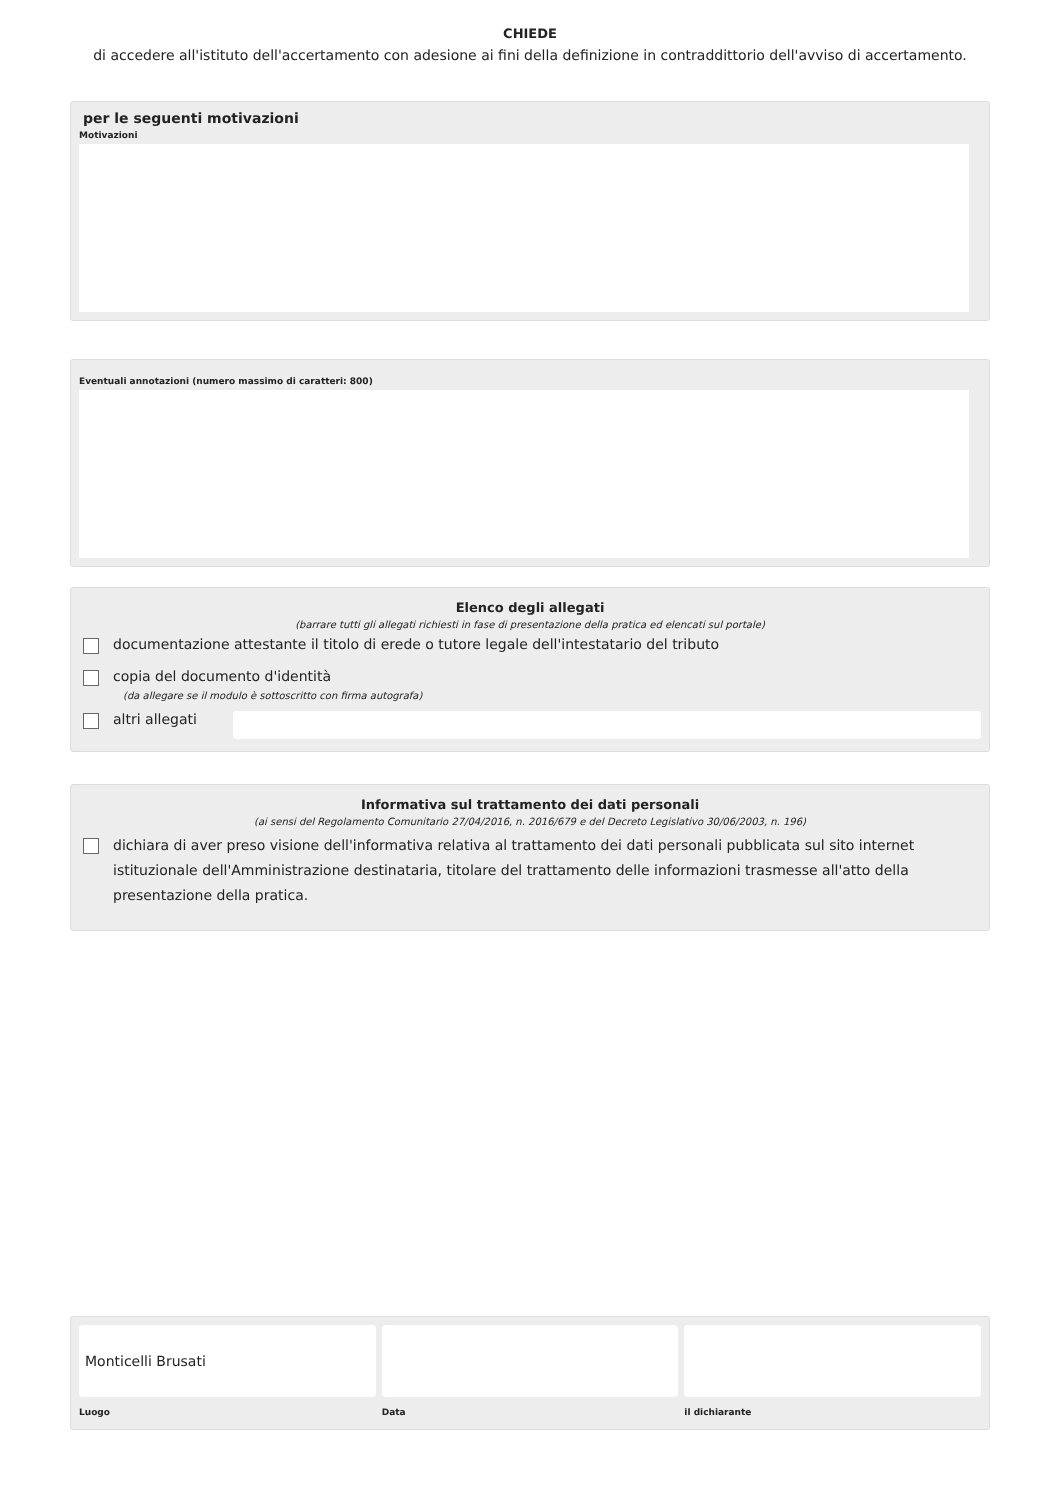CHIEDE
di accedere all'istituto dell'accertamento con adesione ai fini della definizione in contraddittorio dell'avviso di accertamento.
per le seguenti motivazioni
Motivazioni
Eventuali annotazioni (numero massimo di caratteri: 800)
Elenco degli allegati
(barrare tutti gli allegati richiesti in fase di presentazione della pratica ed elencati sul portale)
documentazione attestante il titolo di erede o tutore legale dell'intestatario del tributo
copia del documento d'identità
(da allegare se il modulo è sottoscritto con firma autografa)
altri allegati
Informativa sul trattamento dei dati personali
(ai sensi del Regolamento Comunitario 27/04/2016, n. 2016/679 e del Decreto Legislativo 30/06/2003, n. 196)
dichiara di aver preso visione dell'informativa relativa al trattamento dei dati personali pubblicata sul sito internet istituzionale dell'Amministrazione destinataria, titolare del trattamento delle informazioni trasmesse all'atto della presentazione della pratica.
Monticelli Brusati
Luogo
Data il dichiarante